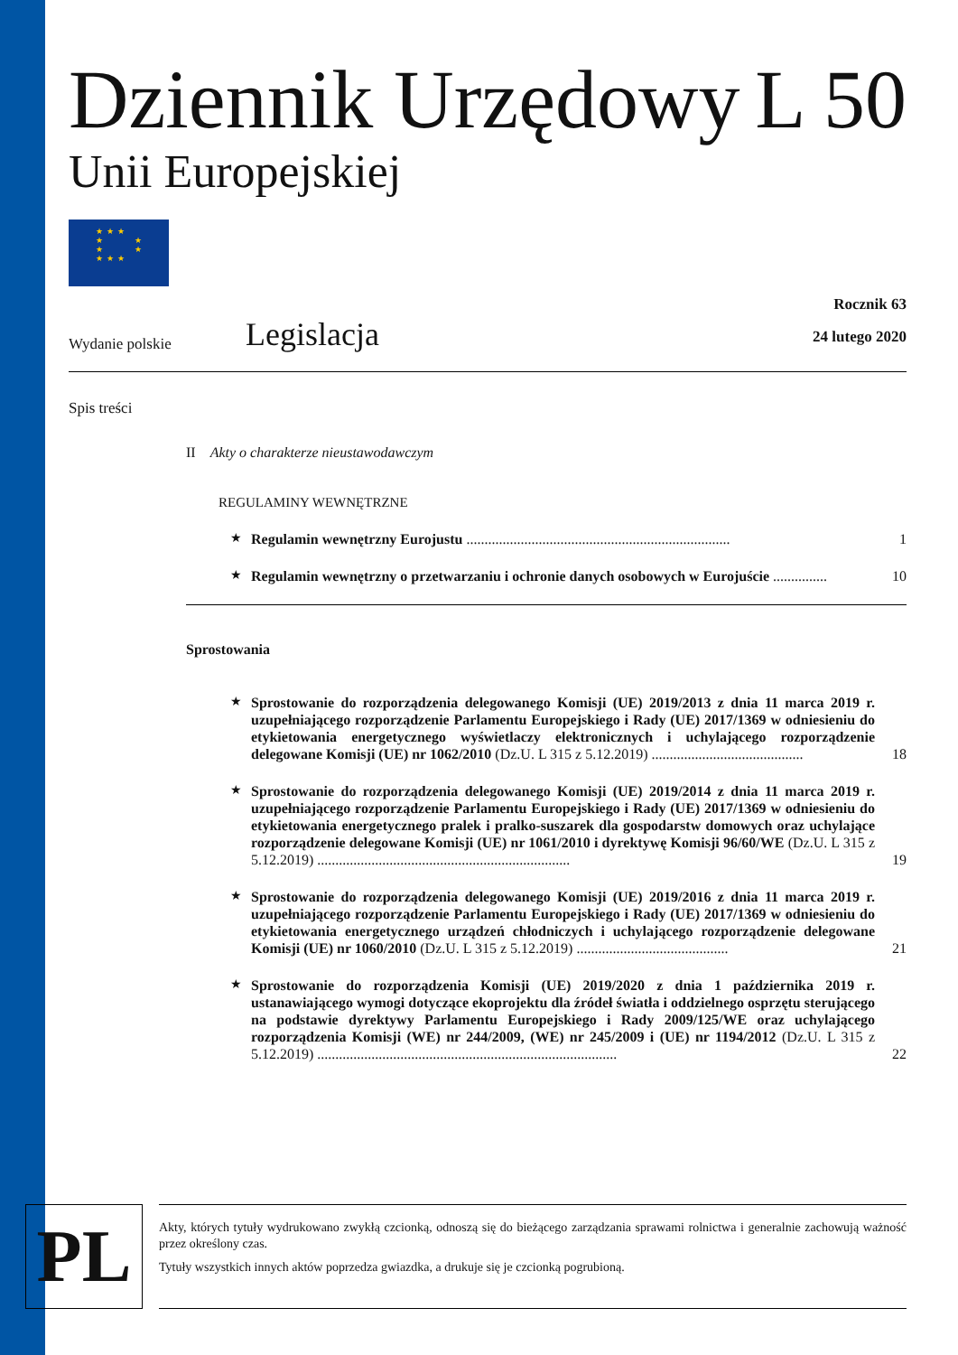Dziennik Urzędowy L 50
Unii Europejskiej
★★★
★ ★
★ ★
★★★
Wydanie polskie Legislacja Rocznik 63
24 lutego 2020
Spis treści
II Akty o charakterze nieustawodawczym
REGULAMINY WEWNĘTRZNE
★ Regulamin wewnętrzny Eurojustu ......................................................................... 1
★ Regulamin wewnętrzny o przetwarzaniu i ochronie danych osobowych w Eurojuście ............... 10
Sprostowania
★ Sprostowanie do rozporządzenia delegowanego Komisji (UE) 2019/2013 z dnia 11 marca 2019 r. uzupełniającego rozporządzenie Parlamentu Europejskiego i Rady (UE) 2017/1369 w odniesieniu do etykietowania energetycznego wyświetlaczy elektronicznych i uchylającego rozporządzenie delegowane Komisji (UE) nr 1062/2010 (Dz.U. L 315 z 5.12.2019) .......................................... 18
★ Sprostowanie do rozporządzenia delegowanego Komisji (UE) 2019/2014 z dnia 11 marca 2019 r. uzupełniającego rozporządzenie Parlamentu Europejskiego i Rady (UE) 2017/1369 w odniesieniu do etykietowania energetycznego pralek i pralko-suszarek dla gospodarstw domowych oraz uchylające rozporządzenie delegowane Komisji (UE) nr 1061/2010 i dyrektywę Komisji 96/60/WE (Dz.U. L 315 z 5.12.2019) ...................................................................... 19
★ Sprostowanie do rozporządzenia delegowanego Komisji (UE) 2019/2016 z dnia 11 marca 2019 r. uzupełniającego rozporządzenie Parlamentu Europejskiego i Rady (UE) 2017/1369 w odniesieniu do etykietowania energetycznego urządzeń chłodniczych i uchylającego rozporządzenie delegowane Komisji (UE) nr 1060/2010 (Dz.U. L 315 z 5.12.2019) .......................................... 21
★ Sprostowanie do rozporządzenia Komisji (UE) 2019/2020 z dnia 1 października 2019 r. ustanawiającego wymogi dotyczące ekoprojektu dla źródeł światła i oddzielnego osprzętu sterującego na podstawie dyrektywy Parlamentu Europejskiego i Rady 2009/125/WE oraz uchylającego rozporządzenia Komisji (WE) nr 244/2009, (WE) nr 245/2009 i (UE) nr 1194/2012 (Dz.U. L 315 z 5.12.2019) ................................................................................... 22
PL
Akty, których tytuły wydrukowano zwykłą czcionką, odnoszą się do bieżącego zarządzania sprawami rolnictwa i generalnie zachowują ważność przez określony czas.
Tytuły wszystkich innych aktów poprzedza gwiazdka, a drukuje się je czcionką pogrubioną.